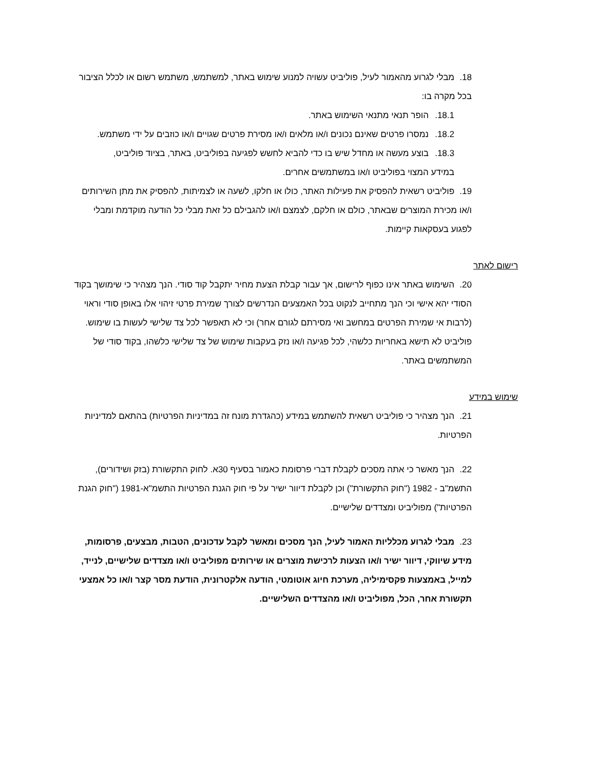18. מבלי לגרוע מהאמור לעיל, פוליביט עשויה למנוע שימוש באתר, למשתמש, משתמש רשום או לכלל הציבור בכל מקרה בו:
18.1. הופר תנאי מתנאי השימוש באתר.
18.2. נמסרו פרטים שאינם נכונים ו/או מלאים ו/או מסירת פרטים שגויים ו/או כוזבים על ידי משתמש.
18.3. בוצע מעשה או מחדל שיש בו כדי להביא לחשש לפגיעה בפוליביט, באתר, בציוד פוליביט, במידע המצוי בפוליביט ו/או במשתמשים אחרים.
19. פוליביט רשאית להפסיק את פעילות האתר, כולו או חלקו, לשעה או לצמיתות, להפסיק את מתן השירותים ו/או מכירת המוצרים שבאתר, כולם או חלקם, לצמצם ו/או להגבילם כל זאת מבלי כל הודעה מוקדמת ומבלי לפגוע בעסקאות קיימות.
רישום לאתר
20. השימוש באתר אינו כפוף לרישום, אך עבור קבלת הצעת מחיר יתקבל קוד סודי. הנך מצהיר כי שימושך בקוד הסודי יהא אישי וכי הנך מתחייב לנקוט בכל האמצעים הנדרשים לצורך שמירת פרטי זיהוי אלו באופן סודי וראוי (לרבות אי שמירת הפרטים במחשב ואי מסירתם לגורם אחר) וכי לא תאפשר לכל צד שלישי לעשות בו שימוש. פוליביט לא תישא באחריות כלשהי, לכל פגיעה ו/או נזק בעקבות שימוש של צד שלישי כלשהו, בקוד סודי של המשתמשים באתר.
שימוש במידע
21. הנך מצהיר כי פוליביט רשאית להשתמש במידע (כהגדרת מונח זה במדיניות הפרטיות) בהתאם למדיניות הפרטיות.
22. הנך מאשר כי אתה מסכים לקבלת דברי פרסומת כאמור בסעיף 30א. לחוק התקשורת (בזק ושידורים), התשמ"ב - 1982 ("חוק התקשורת") וכן לקבלת דיוור ישיר על פי חוק הגנת הפרטיות התשמ"א-1981 ("חוק הגנת הפרטיות") מפוליביט ומצדדים שלישיים.
23. מבלי לגרוע מכלליות האמור לעיל, הנך מסכים ומאשר לקבל עדכונים, הטבות, מבצעים, פרסומות, מידע שיווקי, דיוור ישיר ו/או הצעות לרכישת מוצרים או שירותים מפוליביט ו/או מצדדים שלישיים, לנייד, למייל, באמצעות פקסימיליה, מערכת חיוג אוטומטי, הודעה אלקטרונית, הודעת מסר קצר ו/או כל אמצעי תקשורת אחר, הכל, מפוליביט ו/או מהצדדים השלישיים.